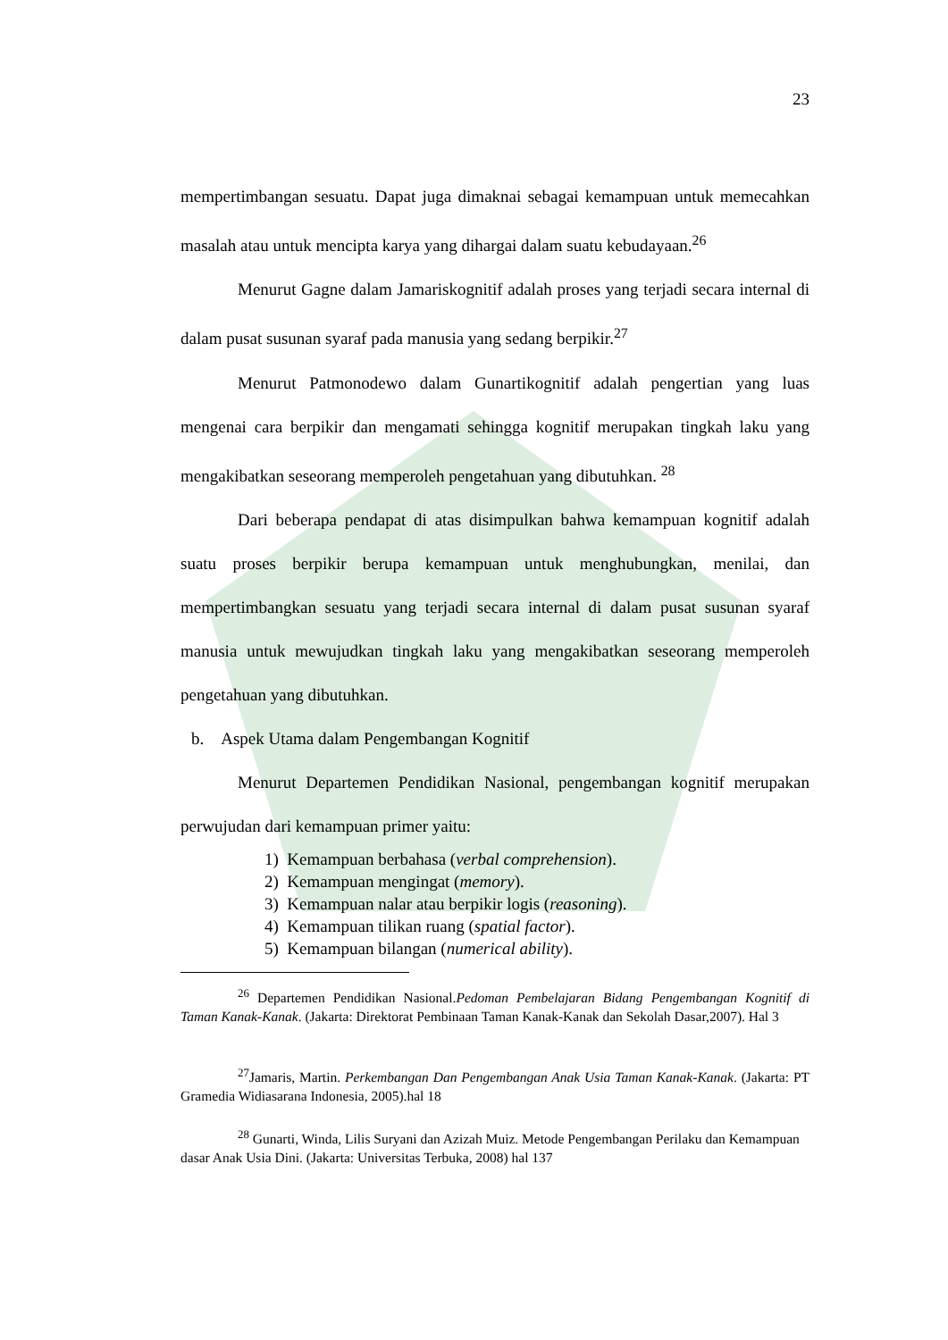23
mempertimbangan sesuatu. Dapat juga dimaknai sebagai kemampuan untuk memecahkan masalah atau untuk mencipta karya yang dihargai dalam suatu kebudayaan.<sup>26</sup>
Menurut Gagne dalam Jamariskognitif adalah proses yang terjadi secara internal di dalam pusat susunan syaraf pada manusia yang sedang berpikir.<sup>27</sup>
Menurut Patmonodewo dalam Gunartikognitif adalah pengertian yang luas mengenai cara berpikir dan mengamati sehingga kognitif merupakan tingkah laku yang mengakibatkan seseorang memperoleh pengetahuan yang dibutuhkan. <sup>28</sup>
Dari beberapa pendapat di atas disimpulkan bahwa kemampuan kognitif adalah suatu proses berpikir berupa kemampuan untuk menghubungkan, menilai, dan mempertimbangkan sesuatu yang terjadi secara internal di dalam pusat susunan syaraf manusia untuk mewujudkan tingkah laku yang mengakibatkan seseorang memperoleh pengetahuan yang dibutuhkan.
b. Aspek Utama dalam Pengembangan Kognitif
Menurut Departemen Pendidikan Nasional, pengembangan kognitif merupakan perwujudan dari kemampuan primer yaitu:
1) Kemampuan berbahasa (verbal comprehension).
2) Kemampuan mengingat (memory).
3) Kemampuan nalar atau berpikir logis (reasoning).
4) Kemampuan tilikan ruang (spatial factor).
5) Kemampuan bilangan (numerical ability).
<sup>26</sup> Departemen Pendidikan Nasional.Pedoman Pembelajaran Bidang Pengembangan Kognitif di Taman Kanak-Kanak. (Jakarta: Direktorat Pembinaan Taman Kanak-Kanak dan Sekolah Dasar,2007). Hal 3
<sup>27</sup> Jamaris, Martin. Perkembangan Dan Pengembangan Anak Usia Taman Kanak-Kanak. (Jakarta: PT Gramedia Widiasarana Indonesia, 2005).hal 18
<sup>28</sup> Gunarti, Winda, Lilis Suryani dan Azizah Muiz. Metode Pengembangan Perilaku dan Kemampuan dasar Anak Usia Dini. (Jakarta: Universitas Terbuka, 2008) hal 137